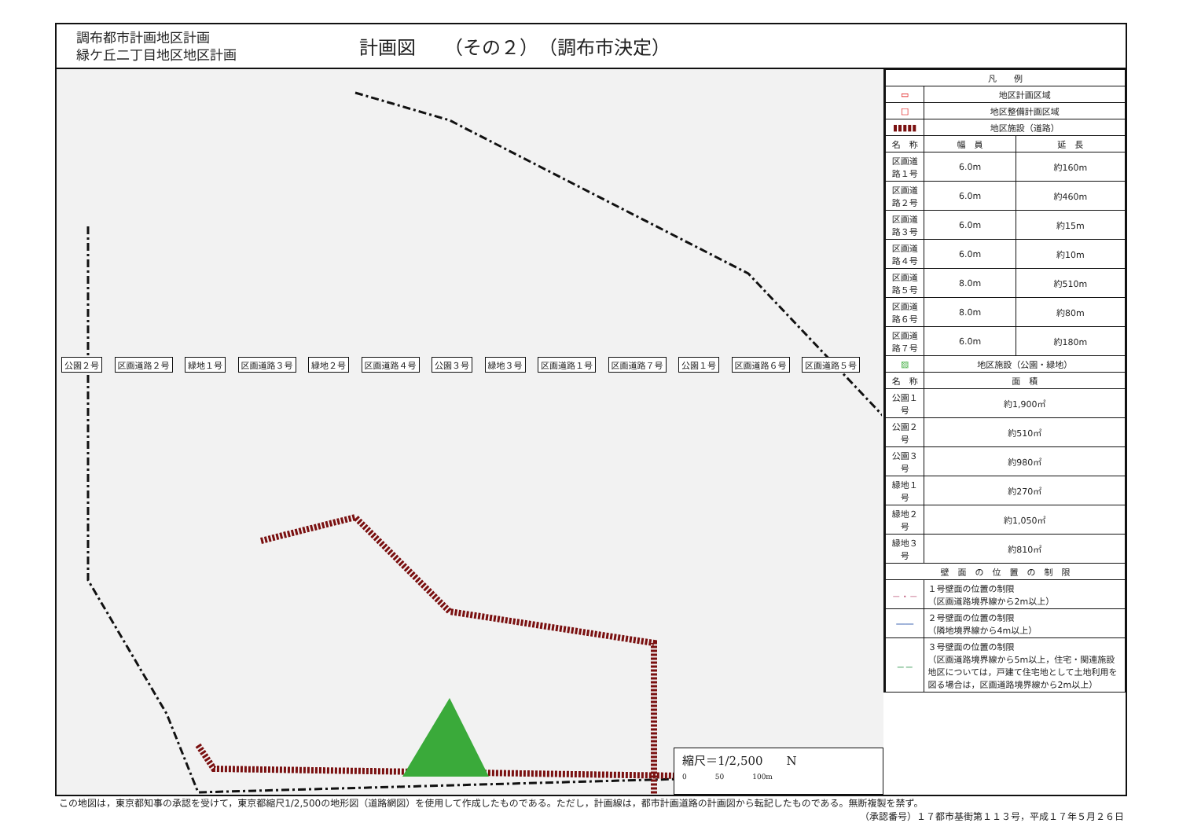調布都市計画地区計画
緑ケ丘二丁目地区地区計画
計画図　　（その２）　（調布市決定）
公園２号 区画道路２号 緑地１号 区画道路３号 緑地２号 区画道路４号 公園３号 緑地３号 区画道路１号 区画道路７号 公園１号 区画道路６号 区画道路５号
縮尺＝1/2,500　　N
0　　　　50　　　　100m
| 凡 例 | | |
| --- | --- | --- |
| ▭ | 地区計画区域 | |
| □ | 地区整備計画区域 | |
| ▮▮▮▮▮ | 地区施設（道路） | |
| 名 称 | 幅 員 | 延 長 |
| 区画道路１号 | 6.0m | 約160m |
| 区画道路２号 | 6.0m | 約460m |
| 区画道路３号 | 6.0m | 約15m |
| 区画道路４号 | 6.0m | 約10m |
| 区画道路５号 | 8.0m | 約510m |
| 区画道路６号 | 8.0m | 約80m |
| 区画道路７号 | 6.0m | 約180m |
| ▨ | 地区施設（公園・緑地） | |
| 名 称 | 面 積 | |
| 公園１号 | 約1,900㎡ | |
| 公園２号 | 約510㎡ | |
| 公園３号 | 約980㎡ | |
| 緑地１号 | 約270㎡ | |
| 緑地２号 | 約1,050㎡ | |
| 緑地３号 | 約810㎡ | |
| 壁 面 の 位 置 の 制 限 | | |
| －・－ | １号壁面の位置の制限 （区画道路境界線から2m以上） | |
| ―― | ２号壁面の位置の制限 （隣地境界線から4m以上） | |
| －－ | ３号壁面の位置の制限 （区画道路境界線から5m以上，住宅・関連施設地区については，戸建て住宅地として土地利用を図る場合は，区画道路境界線から2m以上） | |
この地図は，東京都知事の承認を受けて，東京都縮尺1/2,500の地形図（道路網図）を使用して作成したものである。ただし，計画線は，都市計画道路の計画図から転記したものである。無断複製を禁ず。
（承認番号）１７都市基街第１１３号，平成１７年５月２６日